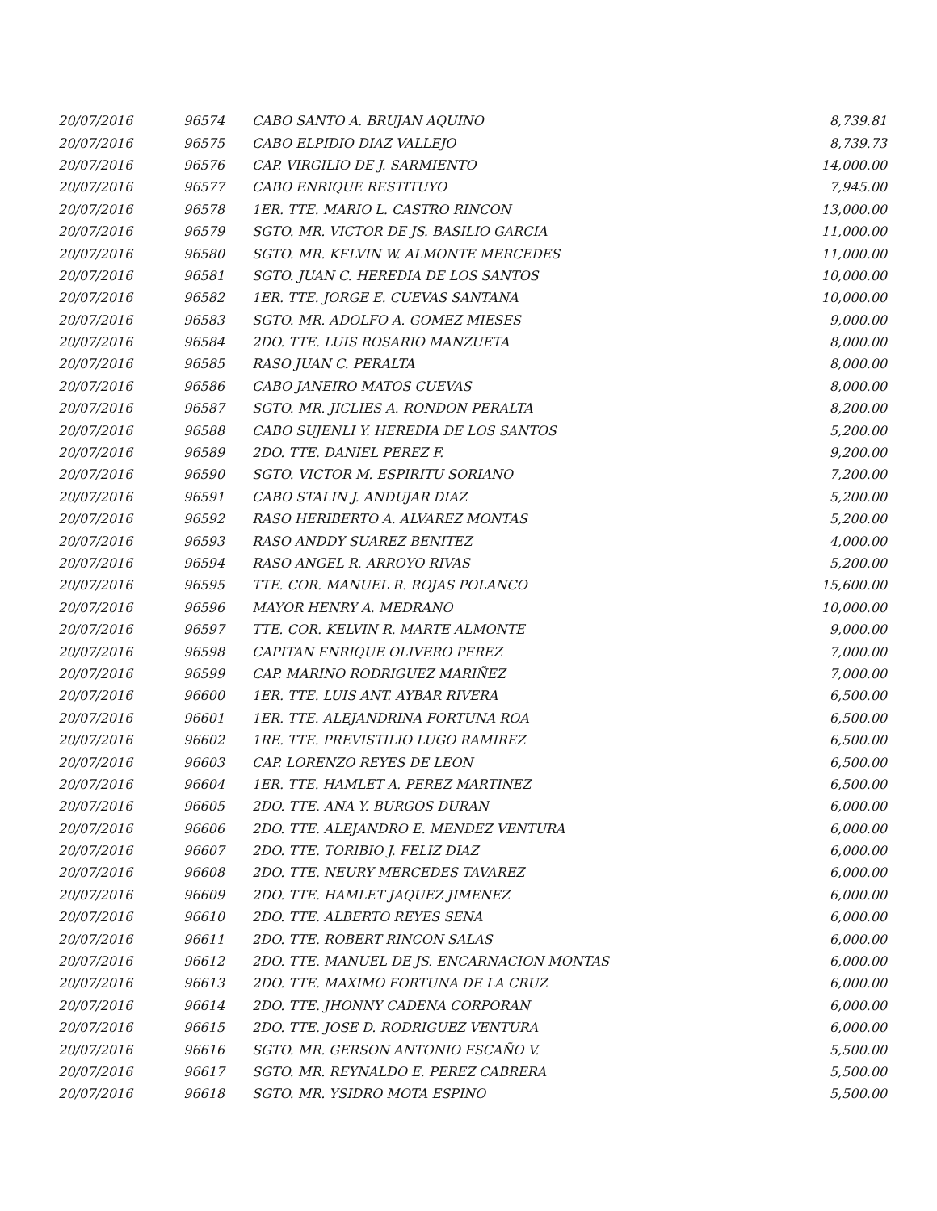| 20/07/2016 | 96574 | CABO SANTO A. BRUJAN AQUINO | 8,739.81 |
| 20/07/2016 | 96575 | CABO ELPIDIO DIAZ VALLEJO | 8,739.73 |
| 20/07/2016 | 96576 | CAP. VIRGILIO DE J. SARMIENTO | 14,000.00 |
| 20/07/2016 | 96577 | CABO ENRIQUE RESTITUYO | 7,945.00 |
| 20/07/2016 | 96578 | 1ER. TTE. MARIO L. CASTRO RINCON | 13,000.00 |
| 20/07/2016 | 96579 | SGTO. MR. VICTOR DE JS. BASILIO GARCIA | 11,000.00 |
| 20/07/2016 | 96580 | SGTO. MR. KELVIN W. ALMONTE MERCEDES | 11,000.00 |
| 20/07/2016 | 96581 | SGTO. JUAN C. HEREDIA DE LOS SANTOS | 10,000.00 |
| 20/07/2016 | 96582 | 1ER. TTE. JORGE E. CUEVAS SANTANA | 10,000.00 |
| 20/07/2016 | 96583 | SGTO. MR. ADOLFO A. GOMEZ MIESES | 9,000.00 |
| 20/07/2016 | 96584 | 2DO. TTE. LUIS ROSARIO MANZUETA | 8,000.00 |
| 20/07/2016 | 96585 | RASO JUAN C. PERALTA | 8,000.00 |
| 20/07/2016 | 96586 | CABO JANEIRO MATOS CUEVAS | 8,000.00 |
| 20/07/2016 | 96587 | SGTO. MR. JICLIES A. RONDON PERALTA | 8,200.00 |
| 20/07/2016 | 96588 | CABO SUJENLI Y. HEREDIA DE LOS SANTOS | 5,200.00 |
| 20/07/2016 | 96589 | 2DO. TTE. DANIEL PEREZ F. | 9,200.00 |
| 20/07/2016 | 96590 | SGTO. VICTOR M. ESPIRITU SORIANO | 7,200.00 |
| 20/07/2016 | 96591 | CABO STALIN J. ANDUJAR DIAZ | 5,200.00 |
| 20/07/2016 | 96592 | RASO HERIBERTO A. ALVAREZ MONTAS | 5,200.00 |
| 20/07/2016 | 96593 | RASO ANDDY SUAREZ BENITEZ | 4,000.00 |
| 20/07/2016 | 96594 | RASO ANGEL R. ARROYO RIVAS | 5,200.00 |
| 20/07/2016 | 96595 | TTE. COR. MANUEL R. ROJAS POLANCO | 15,600.00 |
| 20/07/2016 | 96596 | MAYOR HENRY A. MEDRANO | 10,000.00 |
| 20/07/2016 | 96597 | TTE. COR. KELVIN R. MARTE ALMONTE | 9,000.00 |
| 20/07/2016 | 96598 | CAPITAN ENRIQUE OLIVERO PEREZ | 7,000.00 |
| 20/07/2016 | 96599 | CAP. MARINO RODRIGUEZ MARIÑEZ | 7,000.00 |
| 20/07/2016 | 96600 | 1ER. TTE. LUIS ANT. AYBAR RIVERA | 6,500.00 |
| 20/07/2016 | 96601 | 1ER. TTE. ALEJANDRINA FORTUNA ROA | 6,500.00 |
| 20/07/2016 | 96602 | 1RE. TTE. PREVISTILIO LUGO RAMIREZ | 6,500.00 |
| 20/07/2016 | 96603 | CAP. LORENZO REYES DE LEON | 6,500.00 |
| 20/07/2016 | 96604 | 1ER. TTE. HAMLET A. PEREZ MARTINEZ | 6,500.00 |
| 20/07/2016 | 96605 | 2DO. TTE. ANA Y. BURGOS DURAN | 6,000.00 |
| 20/07/2016 | 96606 | 2DO. TTE. ALEJANDRO E. MENDEZ VENTURA | 6,000.00 |
| 20/07/2016 | 96607 | 2DO. TTE. TORIBIO J. FELIZ DIAZ | 6,000.00 |
| 20/07/2016 | 96608 | 2DO. TTE. NEURY MERCEDES TAVAREZ | 6,000.00 |
| 20/07/2016 | 96609 | 2DO. TTE. HAMLET JAQUEZ JIMENEZ | 6,000.00 |
| 20/07/2016 | 96610 | 2DO. TTE. ALBERTO REYES SENA | 6,000.00 |
| 20/07/2016 | 96611 | 2DO. TTE. ROBERT RINCON SALAS | 6,000.00 |
| 20/07/2016 | 96612 | 2DO. TTE. MANUEL DE JS. ENCARNACION MONTAS | 6,000.00 |
| 20/07/2016 | 96613 | 2DO. TTE. MAXIMO FORTUNA DE LA CRUZ | 6,000.00 |
| 20/07/2016 | 96614 | 2DO. TTE. JHONNY CADENA CORPORAN | 6,000.00 |
| 20/07/2016 | 96615 | 2DO. TTE. JOSE D. RODRIGUEZ VENTURA | 6,000.00 |
| 20/07/2016 | 96616 | SGTO. MR. GERSON ANTONIO ESCAÑO V. | 5,500.00 |
| 20/07/2016 | 96617 | SGTO. MR. REYNALDO E. PEREZ CABRERA | 5,500.00 |
| 20/07/2016 | 96618 | SGTO. MR. YSIDRO MOTA ESPINO | 5,500.00 |